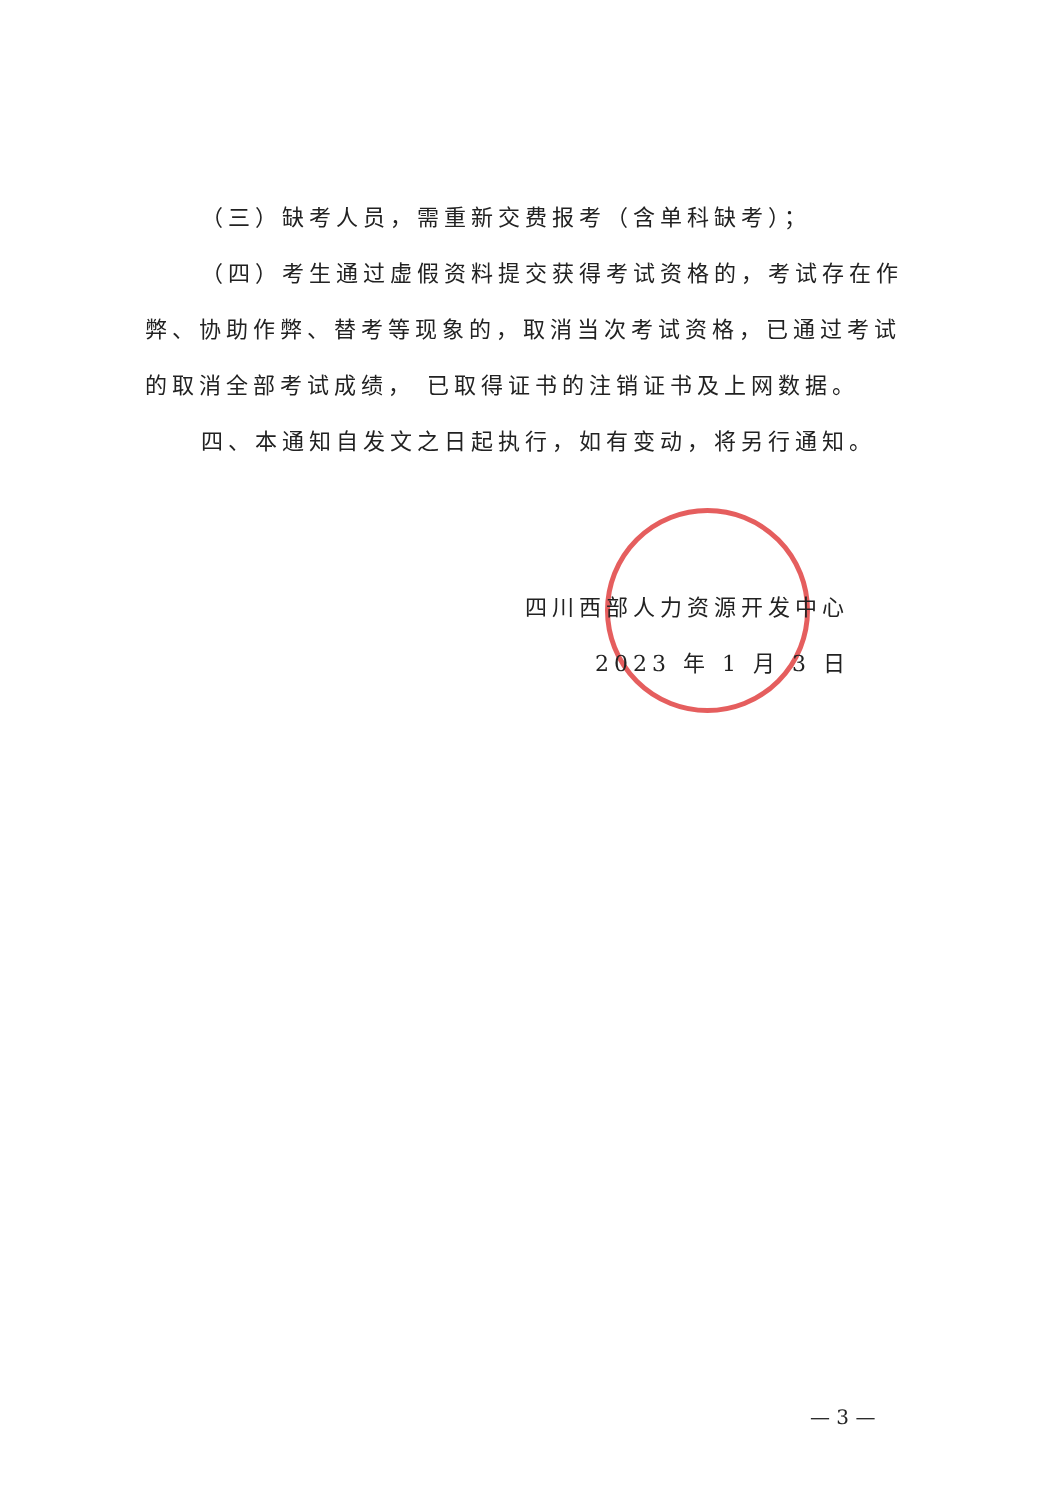（三）缺考人员，需重新交费报考（含单科缺考）；
（四）考生通过虚假资料提交获得考试资格的，考试存在作弊、协助作弊、替考等现象的，取消当次考试资格，已通过考试的取消全部考试成绩， 已取得证书的注销证书及上网数据。
四、本通知自发文之日起执行，如有变动，将另行通知。
四川西部人力资源开发中心
2023 年 1 月 3 日
— 3 —